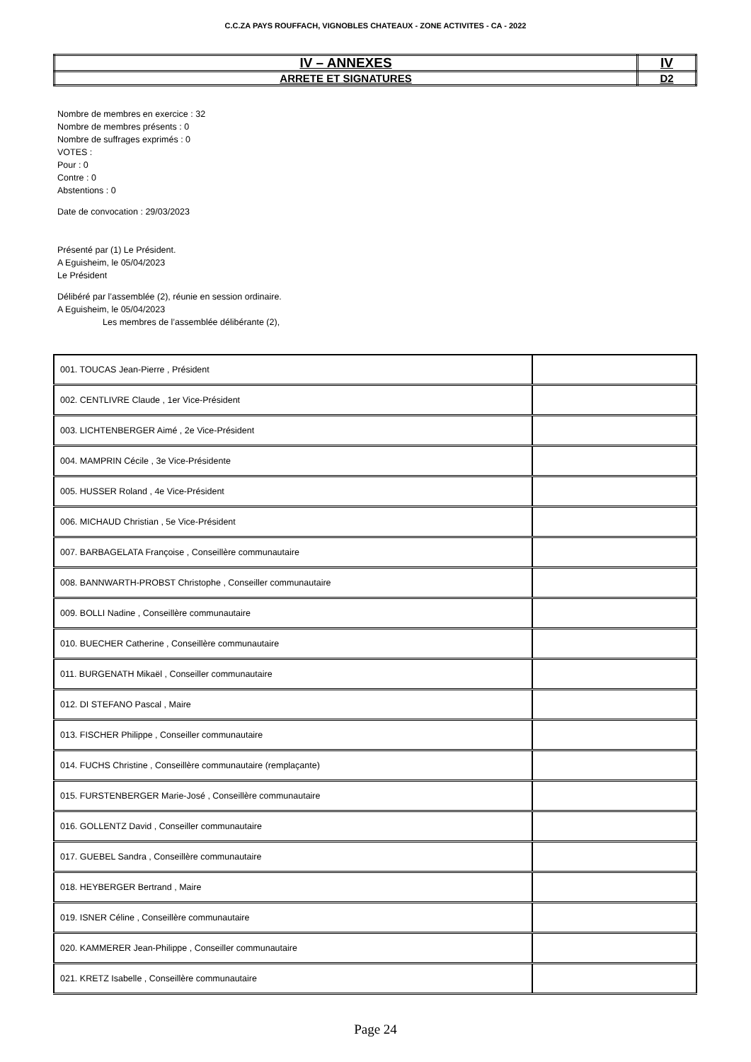C.C.ZA PAYS ROUFFACH, VIGNOBLES CHATEAUX - ZONE ACTIVITES - CA - 2022
| IV – ANNEXES | IV |
| ARRETE ET SIGNATURES | D2 |
Nombre de membres en exercice : 32
Nombre de membres présents : 0
Nombre de suffrages exprimés : 0
VOTES :
Pour : 0
Contre : 0
Abstentions : 0
Date de convocation : 29/03/2023
Présenté par (1) Le Président.
A Eguisheim, le 05/04/2023
Le Président
Délibéré par l’assemblée (2), réunie en session ordinaire.
A Eguisheim, le 05/04/2023
Les membres de l’assemblée délibérante (2),
| 001. TOUCAS Jean-Pierre , Président | |
| 002. CENTLIVRE Claude , 1er Vice-Président | |
| 003. LICHTENBERGER Aimé , 2e Vice-Président | |
| 004. MAMPRIN Cécile , 3e Vice-Présidente | |
| 005. HUSSER Roland , 4e Vice-Président | |
| 006. MICHAUD Christian , 5e Vice-Président | |
| 007. BARBAGELATA Françoise , Conseillère communautaire | |
| 008. BANNWARTH-PROBST Christophe , Conseiller communautaire | |
| 009. BOLLI Nadine , Conseillère communautaire | |
| 010. BUECHER Catherine , Conseillère communautaire | |
| 011. BURGENATH Mikaël , Conseiller communautaire | |
| 012. DI STEFANO Pascal , Maire | |
| 013. FISCHER Philippe , Conseiller communautaire | |
| 014. FUCHS Christine , Conseillère communautaire (remplaçante) | |
| 015. FURSTENBERGER Marie-José , Conseillère communautaire | |
| 016. GOLLENTZ David , Conseiller communautaire | |
| 017. GUEBEL Sandra , Conseillère communautaire | |
| 018. HEYBERGER Bertrand , Maire | |
| 019. ISNER Céline , Conseillère communautaire | |
| 020. KAMMERER Jean-Philippe , Conseiller communautaire | |
| 021. KRETZ Isabelle , Conseillère communautaire | |
Page 24